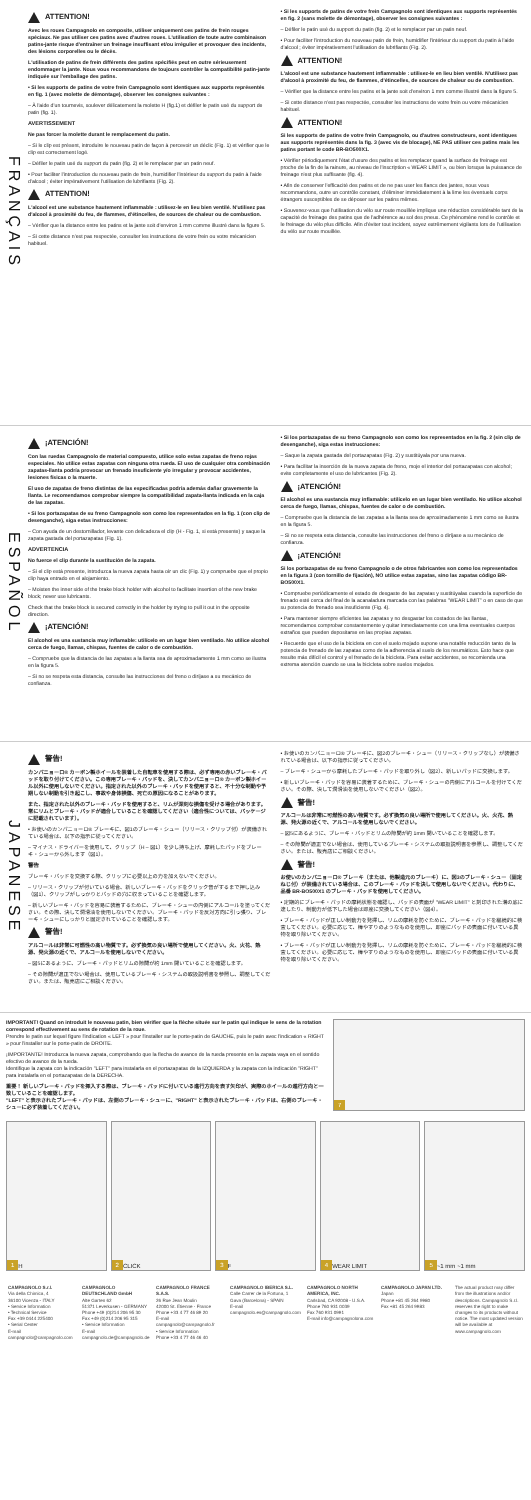FRANÇAIS
ATTENTION!
Avec les roues Campagnolo en composite, utiliser uniquement ces patins de frein rouges spéciaux. Ne pas utiliser ces patins avec d'autres roues. L'utilisation de toute autre combinaison patins-jante risque d'entraîner un freinage insuffisant et/ou irrégulier et provoquer des incidents, des lésions corporelles ou le décès.
L'utilisation de patins de frein différents des patins spécifiés peut en outre sérieusement endommager la jante. Nous vous recommandons de toujours contrôler la compatibilité patin-jante indiquée sur l'emballage des patins.
• Si les supports de patins de votre frein Campagnolo sont identiques aux supports représentés en fig. 1 (avec molette de démontage), observer les consignes suivantes :
– À l'aide d'un tournevis, soulever délicatement la molette H (fig.1) et défiler le patin usé du support de patin (fig. 1).
AVERTISSEMENT
Ne pas forcer la molette durant le remplacement du patin.
– Si le clip est présent, introduire le nouveau patin de façon à percevoir un déclic (Fig. 1) et vérifier que le clip est correctement logé.
– Défiler le patin usé du support du patin (fig. 2) et le remplacer par un patin neuf.
• Pour faciliter l'introduction du nouveau patin de frein, humidifier l'intérieur du support du patin à l'aide d'alcool ; éviter impérativement l'utilisation de lubrifiants (Fig. 2).
ATTENTION!
L'alcool est une substance hautement inflammable : utilisez-le en lieu bien ventilé. N'utilisez pas d'alcool à proximité du feu, de flammes, d'étincelles, de sources de chaleur ou de combustion.
– Vérifier que la distance entre les patins et la jante soit d'environ 1 mm comme illustré dans la figure 5.
– Si cette distance n'est pas respectée, consulter les instructions de votre frein ou votre mécanicien habituel.
• Si les supports de patins de votre frein Campagnolo sont identiques aux supports représentés en fig. 2 (sans molette de démontage), observer les consignes suivantes :
– Défiler le patin usé du support du patin (fig. 2) et le remplacer par un patin neuf.
• Pour faciliter l'introduction du nouveau patin de frein, humidifier l'intérieur du support du patin à l'aide d'alcool ; éviter impérativement l'utilisation de lubrifiants (Fig. 2).
ATTENTION!
L'alcool est une substance hautement inflammable : utilisez-le en lieu bien ventilé. N'utilisez pas d'alcool à proximité du feu, de flammes, d'étincelles, de sources de chaleur ou de combustion.
– Vérifier que la distance entre les patins et la jante soit d'environ 1 mm comme illustré dans la figure 5.
– Si cette distance n'est pas respectée, consulter les instructions de votre frein ou votre mécanicien habituel.
ATTENTION!
Si les supports de patins de votre frein Campagnolo, ou d'autres constructeurs, sont identiques aux supports représentés dans la fig. 3 (avec vis de blocage), NE PAS utiliser ces patins mais les patins portant le code BR-BO500X1.
• Vérifier périodiquement l'état d'usure des patins et les remplacer quand la surface de freinage est proche de la fin de la rainure, au niveau de l'inscription « WEAR LIMIT », ou bien lorsque la puissance de freinage n'est plus suffisante (fig. 4).
• Afin de conserver l'efficacité des patins et de ne pas user les flancs des jantes, nous vous recommandons, outre un contrôle constant, d'éliminer immédiatement à la lime les éventuels corps étrangers susceptibles de se déposer sur les patins mêmes.
• Souvenez-vous que l'utilisation du vélo sur route mouillée implique une réduction considérable tant de la capacité de freinage des patins que de l'adhérence au sol des pneus. Ce phénomène rend le contrôle et le freinage du vélo plus difficile. Afin d'éviter tout incident, soyez extrêmement vigilants lors de l'utilisation du vélo sur route mouillée.
ESPAÑOL
¡ATENCIÓN!
Con las ruedas Campagnolo de material compuesto, utilice solo estas zapatas de freno rojas especiales. No utilice estas zapatas con ninguna otra rueda. El uso de cualquier otra combinación zapatas-llanta podría provocar un frenado insuficiente y/o irregular y provocar accidentes, lesiones físicas o la muerte.
El uso de zapatas de freno distintas de las especificadas podría además dañar gravemente la llanta. Le recomendamos comprobar siempre la compatibilidad zapata-llanta indicada en la caja de las zapatas.
• Si los portazapatas de su freno Campagnolo son como los representados en la fig. 1 (con clip de desenganche), siga estas instrucciones:
– Con ayuda de un destornillador, levante con delicadeza el clip (H - Fig. 1, si está presente) y saque la zapata gastada del portazapatas (Fig. 1).
ADVERTENCIA
No fuerce el clip durante la sustitución de la zapata.
– Si el clip está presente, introduzca la nueva zapata hasta oír un clic (Fig. 1) y compruebe que el propio clip haya entrado en el alojamiento.
– Moisten the inner side of the brake block holder with alcohol to facilitate insertion of the new brake block; never use lubricants.
Check that the brake block is secured correctly in the holder by trying to pull it out in the opposite direction.
¡ATENCIÓN!
El alcohol es una sustancia muy inflamable: utilícelo en un lugar bien ventilado. No utilice alcohol cerca de fuego, llamas, chispas, fuentes de calor o de combustión.
– Compruebe que la distancia de las zapatas a la llanta sea de aproximadamente 1 mm como se ilustra en la figura 5.
– Si no se respeta esta distancia, consulte las instrucciones del freno o diríjase a su mecánico de confianza.
• Si los portazapatas de su freno Campagnolo son como los representados en la fig. 2 (sin clip de desenganche), siga estas instrucciones:
– Saque la zapata gastada del portazapatas (Fig. 2) y sustitúyala por una nueva.
• Para facilitar la inserción de la nueva zapata de freno, moje el interior del portazapatas con alcohol; evite completamente el uso de lubricantes (Fig. 2).
¡ATENCIÓN!
El alcohol es una sustancia muy inflamable: utilícelo en un lugar bien ventilado. No utilice alcohol cerca de fuego, llamas, chispas, fuentes de calor o de combustión.
– Compruebe que la distancia de las zapatas a la llanta sea de aproximadamente 1 mm como se ilustra en la figura 5.
– Si no se respeta esta distancia, consulte las instrucciones del freno o diríjase a su mecánico de confianza.
¡ATENCIÓN!
Si los portazapatas de su freno Campagnolo o de otros fabricantes son como los representados en la figura 3 (con tornillo de fijación), NO utilice estas zapatas, sino las zapatas código BR-BO500X1.
• Compruebe periódicamente el estado de desgaste de las zapatas y sustitúyalas cuando la superficie de frenado esté cerca del final de la acanaladura marcada con las palabras "WEAR LIMIT" o en caso de que su potencia de frenado sea insuficiente (Fig. 4).
• Para mantener siempre eficientes las zapatas y no desgastar los costados de las llantas, recomendamos comprobar constantemente y quitar inmediatamente con una lima eventuales cuerpos extraños que pueden depositarse en las propias zapatas.
• Recuerde que el uso de la bicicleta en con el suelo mojado supone una notable reducción tanto de la potencia de frenado de las zapatas como de la adherencia al suelo de los neumáticos. Esto hace que resulte más difícil el control y el frenado de la bicicleta. Para evitar accidentes, se recomienda una extrema atención cuando se usa la bicicleta sobre suelos mojados.
JAPANESE
警告!
カンパニョーロ® カーボン製ホイールを装着した自転車を使用する際は、必ず専用の赤いブレーキ・パッドを取り付けてください。この専用ブレーキ・パッドを、決してカンパニョーロ® カーボン製ホイール以外に使用しないでください。指定された以外のブレーキ・パッドを使用すると、不十分な制動や予期しない制動を引き起こし、事故や身体損傷、死亡の原因になることがあります。
また、指定された以外のブレーキ・パッドを使用すると、リムが深刻な損傷を受ける場合があります。常にリムとブレーキ・パッドが適合していることを確認してください（適合性については、パッケージに記載されています）。
• お使いのカンパニョーロ® ブレーキに、図1のブレーキ・シュー（リリース・クリップ付）が装備されている場合は、以下の指示に従ってください。
– マイナス・ドライバーを使用して、クリップ（H – 図1）を少し持ち上げ、摩耗したパッドをブレーキ・シューから外します（図1）。
警告
ブレーキ・パッドを交換する際、クリップに必要以上の力を加えないでください。
– リリース・クリップが付いている場合、新しいブレーキ・パッドをクリック音がするまで押し込み（図1）、クリップがしっかりとパッドの穴に収まっていることを確認します。
– 新しいブレーキ・パッドを容易に装着するために、ブレーキ・シューの内側にアルコールを塗ってください。その際、決して潤滑油を使用しないでください。ブレーキ・パッドを反対方向に引っ張り、ブレーキ・シューにしっかりと固定されていることを確認します。
警告!
アルコールは非常に可燃性の高い物質です。必ず換気の良い場所で使用してください。火、火花、熱源、発火源の近くで、アルコールを使用しないでください。
– 図5にあるように、ブレーキ・パッドとリムの隙間が約 1mm 開いていることを確認します。
– その隙間が適正でない場合は、使用しているブレーキ・システムの取扱説明書を参照し、調整してください。または、販売店にご相談ください。
• お使いのカンパニョーロ® ブレーキに、図2のブレーキ・シュー（リリース・クリップなし）が装備されている場合は、以下の指示に従ってください。
– ブレーキ・シューから摩耗したブレーキ・パッドを取り外し（図2）、新しいパッドに交換します。
• 新しいブレーキ・パッドを容易に装着するために、ブレーキ・シューの内側にアルコールを付けてください。その際、決して潤滑油を使用しないでください（図2）。
警告!
アルコールは非常に可燃性の高い物質です。必ず換気の良い場所で使用してください。火、火花、熱源、発火源の近くで、アルコールを使用しないでください。
– 図5にあるように、ブレーキ・パッドとリムの隙間が約 1mm 開いていることを確認します。
– その隙間が適正でない場合は、使用しているブレーキ・システムの取扱説明書を参照し、調整してください。または、販売店にご相談ください。
警告!
お使いのカンパニョーロ® ブレーキ（または、他製造元のブレーキ）に、図3のブレーキ・シュー（固定ねじ付）が装備されている場合は、このブレーキ・パッドを決して使用しないでください。代わりに、品番 BR-BO500X1 のブレーキ・パッドを使用してください。
• 定期的にブレーキ・パッドの摩耗状態を確認し、パッドの表面が "WEAR LIMIT" と刻印された溝の底に達したり、制動力が低下した場合は即座に交換してください（図4）。
• ブレーキ・パッドが正しい制動力を発揮し、リムの摩耗を防ぐために、ブレーキ・パッドを継続的に検査してください。必要に応じて、棒やすりのようなものを使用し、即座にパッドの表面に付いている異物を取り除いてください。
• ブレーキ・パッドが正しい制動力を発揮し、リムの摩耗を防ぐために、ブレーキ・パッドを継続的に検査してください。必要に応じて、棒やすりのようなものを使用し、即座にパッドの表面に付いている異物を取り除いてください。
IMPORTANT! Quand on introduit le nouveau patin, bien vérifier que la flèche située sur le patin qui indique le sens de la rotation correspond effectivement au sens de rotation de la roue.
Prendre le patin sur lequel figure l'indication « LEFT » pour l'installer sur le porte-patin de GAUCHE, puis le patin avec l'indication « RIGHT » pour l'installer sur le porte-patin de DROITE.
¡IMPORTANTE! Introduzca la nueva zapata, comprobando que la flecha de avance de la rueda presente en la zapata vaya en el sentido efectivo de avance de la rueda.
Identifique la zapata con la indicación "LEFT" para instalarla en el portazapatas de la IZQUIERDA y la zapata con la indicación "RIGHT" para instalarla en el portazapatas de la DERECHA.
重要！ 新しいブレーキ・パッドを挿入する際は、ブレーキ・パッドに付いている進行方向を表す矢印が、実際のホイールの進行方向と一致していることを確認します。
"LEFT" と表示されたブレーキ・パッドは、左側のブレーキ・シューに、"RIGHT" と表示されたブレーキ・パッドは、右側のブレーキ・シューに必ず装着してください。
7
1 H 2 CLICK 3 F 4 WEAR LIMIT 5 ~1 mm ~1 mm
CAMPAGNOLO S.r.l.
Via della Chimica, 4
36100 Vicenza - ITALY
• Service Information
• Technical Service
Fax +39 0444 225400
• Serial Center
E-mail campagnolo@campagnolo.com
CAMPAGNOLO DEUTSCHLAND GmbH
Alte Garten 62
51371 Leverkusen - GERMANY
Phone +49 (0)214 206 95 30
Fax +49 (0)214 206 95 315
• Service Information
E-mail campagnolo.de@campagnolo.de
CAMPAGNOLO FRANCE S.A.S.
26 Rue Jean Moulin
42000 St. Etienne - France
Phone +33 4 77 46 89 20
E-mail campagnolo@campagnolo.fr
• Service Information
Phone +33 4 77 46 46 40
CAMPAGNOLO IBERICA S.L.
Calle Carrer de la Fortuna, 1
Gava (Barcelona) - SPAIN
E-mail campagnolo.es@campagnolo.com
CAMPAGNOLO NORTH AMERICA, INC.
Carlsbad, CA 92008 - U.S.A.
Phone 760 931 0039
Fax 760 931 0991
E-mail info@campagnolona.com
CAMPAGNOLO JAPAN LTD.
Japan
Phone +81 45 264 9980
Fax +81 45 264 9983
The actual product may differ from the illustrations and/or descriptions. Campagnolo S.r.l. reserves the right to make changes to its products without notice. The most updated version will be available at www.campagnolo.com